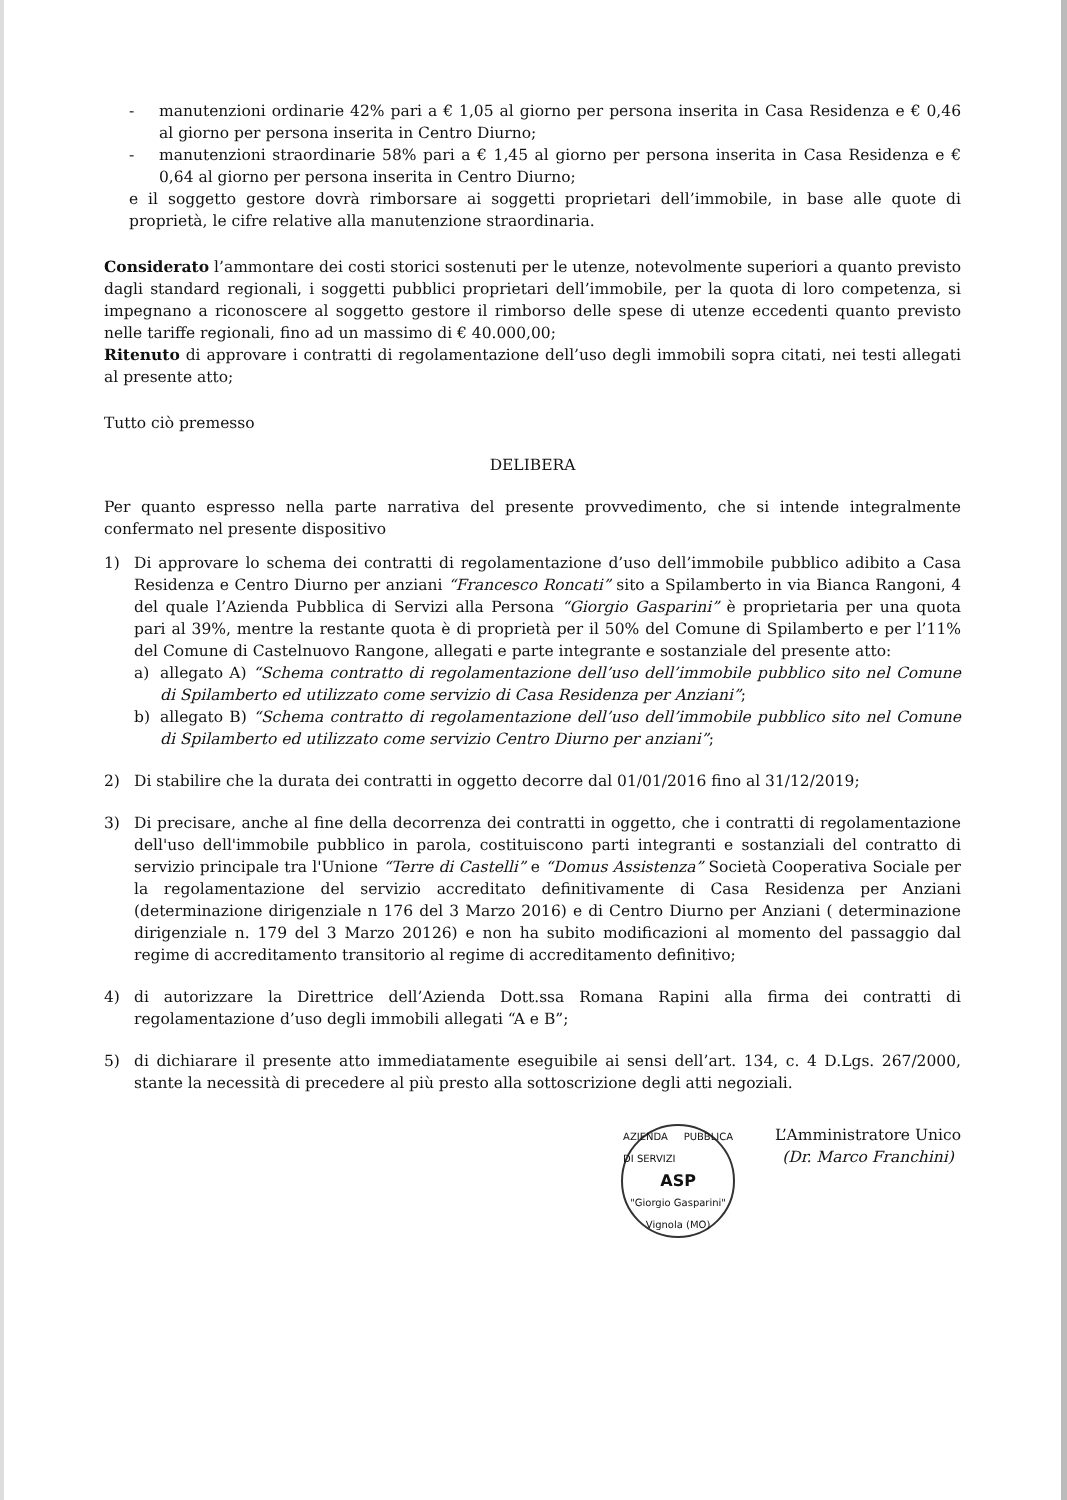- manutenzioni ordinarie 42% pari a € 1,05 al giorno per persona inserita in Casa Residenza e € 0,46 al giorno per persona inserita in Centro Diurno;
- manutenzioni straordinarie 58% pari a € 1,45 al giorno per persona inserita in Casa Residenza e € 0,64 al giorno per persona inserita in Centro Diurno;
e il soggetto gestore dovrà rimborsare ai soggetti proprietari dell’immobile, in base alle quote di proprietà, le cifre relative alla manutenzione straordinaria.
Considerato l’ammontare dei costi storici sostenuti per le utenze, notevolmente superiori a quanto previsto dagli standard regionali, i soggetti pubblici proprietari dell’immobile, per la quota di loro competenza, si impegnano a riconoscere al soggetto gestore il rimborso delle spese di utenze eccedenti quanto previsto nelle tariffe regionali, fino ad un massimo di € 40.000,00;
Ritenuto di approvare i contratti di regolamentazione dell’uso degli immobili sopra citati, nei testi allegati al presente atto;
Tutto ciò premesso
DELIBERA
Per quanto espresso nella parte narrativa del presente provvedimento, che si intende integralmente confermato nel presente dispositivo
1) Di approvare lo schema dei contratti di regolamentazione d’uso dell’immobile pubblico adibito a Casa Residenza e Centro Diurno per anziani “Francesco Roncati” sito a Spilamberto in via Bianca Rangoni, 4 del quale l’Azienda Pubblica di Servizi alla Persona “Giorgio Gasparini” è proprietaria per una quota pari al 39%, mentre la restante quota è di proprietà per il 50% del Comune di Spilamberto e per l’11% del Comune di Castelnuovo Rangone, allegati e parte integrante e sostanziale del presente atto:
a) allegato A) “Schema contratto di regolamentazione dell’uso dell’immobile pubblico sito nel Comune di Spilamberto ed utilizzato come servizio di Casa Residenza per Anziani”;
b) allegato B) “Schema contratto di regolamentazione dell’uso dell’immobile pubblico sito nel Comune di Spilamberto ed utilizzato come servizio Centro Diurno per anziani”;
2) Di stabilire che la durata dei contratti in oggetto decorre dal 01/01/2016 fino al 31/12/2019;
3) Di precisare, anche al fine della decorrenza dei contratti in oggetto, che i contratti di regolamentazione dell'uso dell'immobile pubblico in parola, costituiscono parti integranti e sostanziali del contratto di servizio principale tra l'Unione “Terre di Castelli” e “Domus Assistenza” Società Cooperativa Sociale per la regolamentazione del servizio accreditato definitivamente di Casa Residenza per Anziani (determinazione dirigenziale n 176 del 3 Marzo 2016) e di Centro Diurno per Anziani ( determinazione dirigenziale n. 179 del 3 Marzo 20126) e non ha subito modificazioni al momento del passaggio dal regime di accreditamento transitorio al regime di accreditamento definitivo;
4) di autorizzare la Direttrice dell’Azienda Dott.ssa Romana Rapini alla firma dei contratti di regolamentazione d’uso degli immobili allegati “A e B”;
5) di dichiarare il presente atto immediatamente eseguibile ai sensi dell’art. 134, c. 4 D.Lgs. 267/2000, stante la necessità di precedere al più presto alla sottoscrizione degli atti negoziali.
AZIENDA PUBBLICA DI SERVIZI
ASP
"Giorgio Gasparini"
Vignola (MO)
L’Amministratore Unico
(Dr. Marco Franchini)